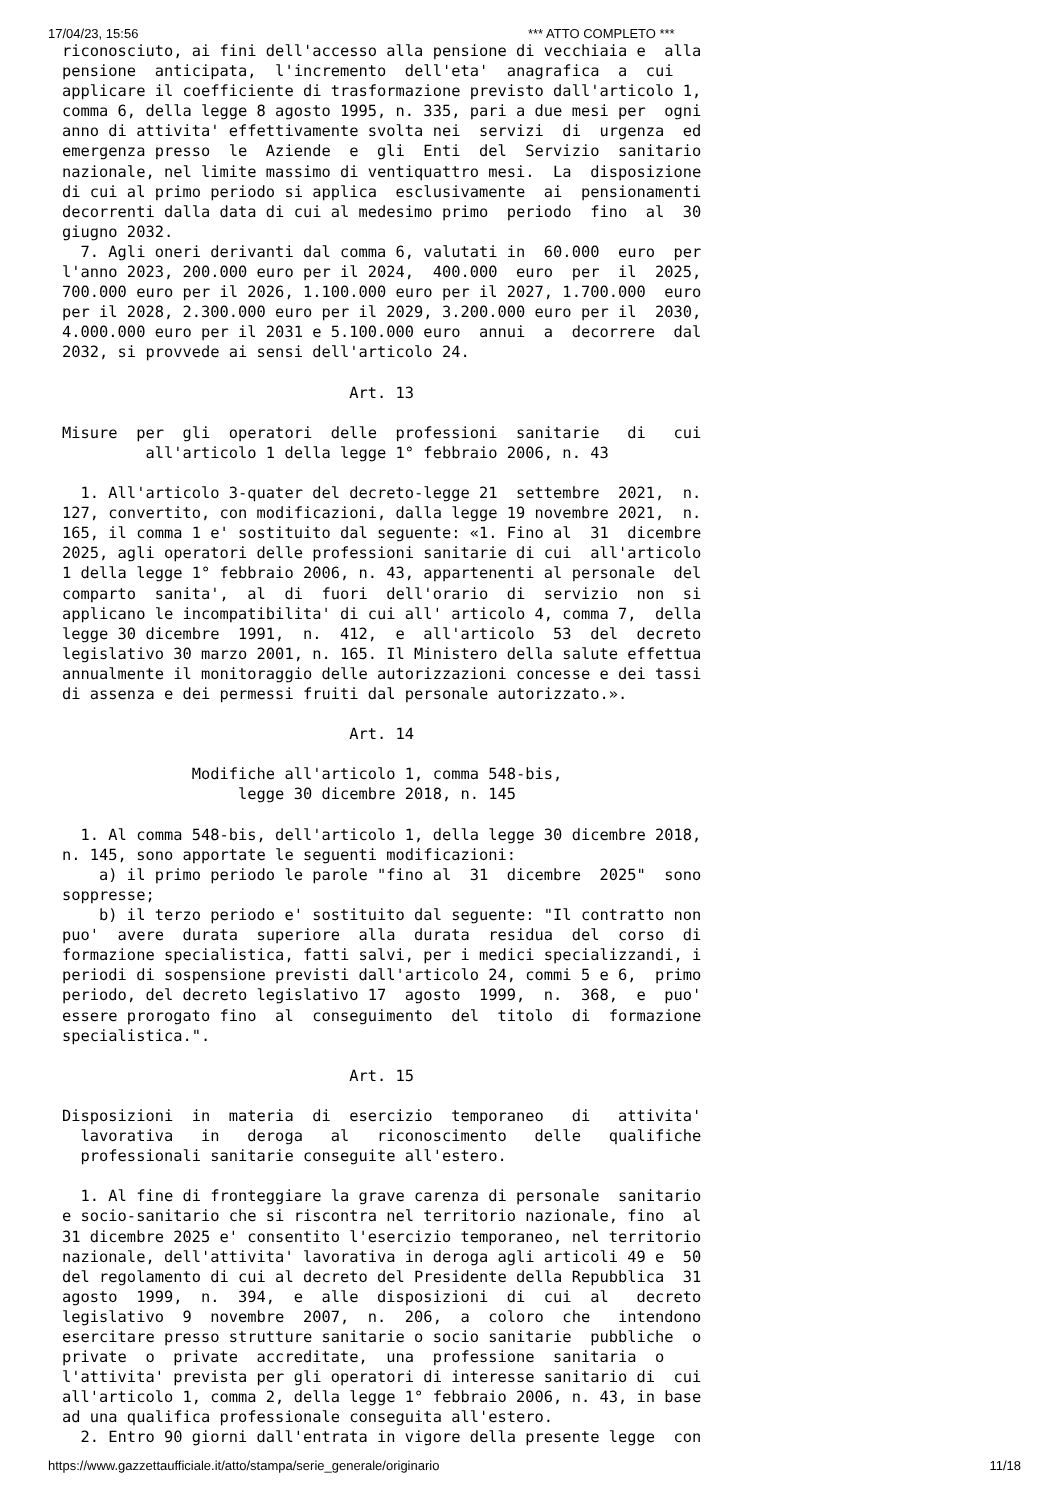17/04/23, 15:56 *** ATTO COMPLETO ***
riconosciuto, ai fini dell'accesso alla pensione di vecchiaia e  alla
pensione  anticipata,  l'incremento  dell'eta'  anagrafica  a  cui
applicare il coefficiente di trasformazione previsto dall'articolo 1,
comma 6, della legge 8 agosto 1995, n. 335, pari a due mesi per  ogni
anno di attivita' effettivamente svolta nei  servizi  di  urgenza  ed
emergenza presso  le  Aziende  e  gli  Enti  del  Servizio  sanitario
nazionale, nel limite massimo di ventiquattro mesi.  La  disposizione
di cui al primo periodo si applica  esclusivamente  ai  pensionamenti
decorrenti dalla data di cui al medesimo primo  periodo  fino  al  30
giugno 2032.
  7. Agli oneri derivanti dal comma 6, valutati in  60.000  euro  per
l'anno 2023, 200.000 euro per il 2024,  400.000  euro  per  il  2025,
700.000 euro per il 2026, 1.100.000 euro per il 2027, 1.700.000  euro
per il 2028, 2.300.000 euro per il 2029, 3.200.000 euro per il  2030,
4.000.000 euro per il 2031 e 5.100.000 euro  annui  a  decorrere  dal
2032, si provvede ai sensi dell'articolo 24.

                               Art. 13

Misure  per  gli  operatori  delle  professioni  sanitarie   di   cui
         all'articolo 1 della legge 1° febbraio 2006, n. 43

  1. All'articolo 3-quater del decreto-legge 21  settembre  2021,  n.
127, convertito, con modificazioni, dalla legge 19 novembre 2021,  n.
165, il comma 1 e' sostituito dal seguente: «1. Fino al  31  dicembre
2025, agli operatori delle professioni sanitarie di cui  all'articolo
1 della legge 1° febbraio 2006, n. 43, appartenenti al personale  del
comparto  sanita',  al  di  fuori  dell'orario  di  servizio  non  si
applicano le incompatibilita' di cui all' articolo 4, comma 7,  della
legge 30 dicembre  1991,  n.  412,  e  all'articolo  53  del  decreto
legislativo 30 marzo 2001, n. 165. Il Ministero della salute effettua
annualmente il monitoraggio delle autorizzazioni concesse e dei tassi
di assenza e dei permessi fruiti dal personale autorizzato.».

                               Art. 14

              Modifiche all'articolo 1, comma 548-bis,
                   legge 30 dicembre 2018, n. 145

  1. Al comma 548-bis, dell'articolo 1, della legge 30 dicembre 2018,
n. 145, sono apportate le seguenti modificazioni:
    a) il primo periodo le parole "fino al  31  dicembre  2025"  sono
soppresse;
    b) il terzo periodo e' sostituito dal seguente: "Il contratto non
puo'  avere  durata  superiore  alla  durata  residua  del  corso  di
formazione specialistica, fatti salvi, per i medici specializzandi, i
periodi di sospensione previsti dall'articolo 24, commi 5 e 6,  primo
periodo, del decreto legislativo 17  agosto  1999,  n.  368,  e  puo'
essere prorogato fino  al  conseguimento  del  titolo  di  formazione
specialistica.".

                               Art. 15

Disposizioni  in  materia  di  esercizio  temporaneo   di   attivita'
  lavorativa   in   deroga   al   riconoscimento   delle   qualifiche
  professionali sanitarie conseguite all'estero.

  1. Al fine di fronteggiare la grave carenza di personale  sanitario
e socio-sanitario che si riscontra nel territorio nazionale, fino  al
31 dicembre 2025 e' consentito l'esercizio temporaneo, nel territorio
nazionale, dell'attivita' lavorativa in deroga agli articoli 49 e  50
del regolamento di cui al decreto del Presidente della Repubblica  31
agosto  1999,  n.  394,  e  alle  disposizioni  di  cui  al   decreto
legislativo  9  novembre  2007,  n.  206,  a  coloro  che   intendono
esercitare presso strutture sanitarie o socio sanitarie  pubbliche  o
private  o  private  accreditate,  una  professione  sanitaria  o
l'attivita' prevista per gli operatori di interesse sanitario di  cui
all'articolo 1, comma 2, della legge 1° febbraio 2006, n. 43, in base
ad una qualifica professionale conseguita all'estero.
  2. Entro 90 giorni dall'entrata in vigore della presente legge  con
https://www.gazzettaufficiale.it/atto/stampa/serie_generale/originario 11/18